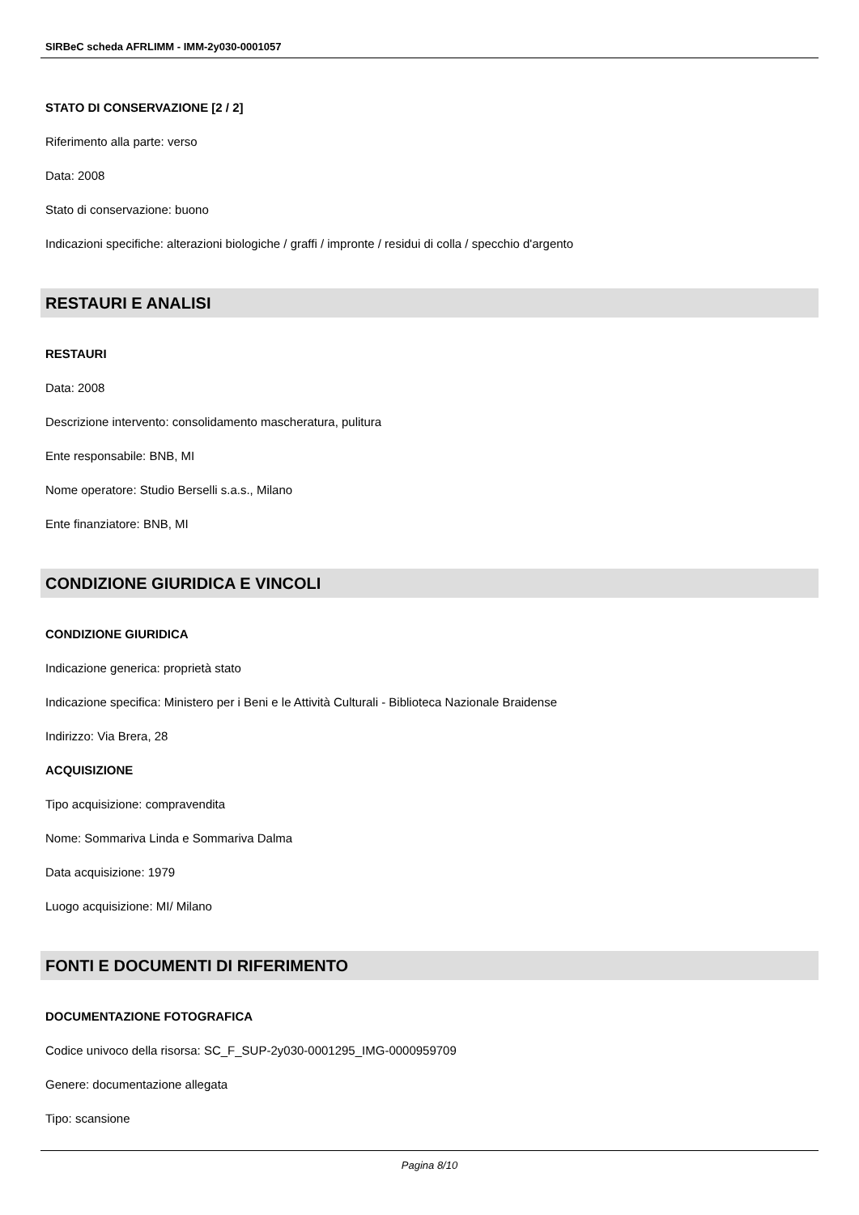SIRBeC scheda AFRLIMM - IMM-2y030-0001057
STATO DI CONSERVAZIONE [2 / 2]
Riferimento alla parte: verso
Data: 2008
Stato di conservazione: buono
Indicazioni specifiche: alterazioni biologiche / graffi / impronte / residui di colla / specchio d'argento
RESTAURI E ANALISI
RESTAURI
Data: 2008
Descrizione intervento: consolidamento mascheratura, pulitura
Ente responsabile: BNB, MI
Nome operatore: Studio Berselli s.a.s., Milano
Ente finanziatore: BNB, MI
CONDIZIONE GIURIDICA E VINCOLI
CONDIZIONE GIURIDICA
Indicazione generica: proprietà stato
Indicazione specifica: Ministero per i Beni e le Attività Culturali - Biblioteca Nazionale Braidense
Indirizzo: Via Brera, 28
ACQUISIZIONE
Tipo acquisizione: compravendita
Nome: Sommariva Linda e Sommariva Dalma
Data acquisizione: 1979
Luogo acquisizione: MI/ Milano
FONTI E DOCUMENTI DI RIFERIMENTO
DOCUMENTAZIONE FOTOGRAFICA
Codice univoco della risorsa: SC_F_SUP-2y030-0001295_IMG-0000959709
Genere: documentazione allegata
Tipo: scansione
Pagina 8/10